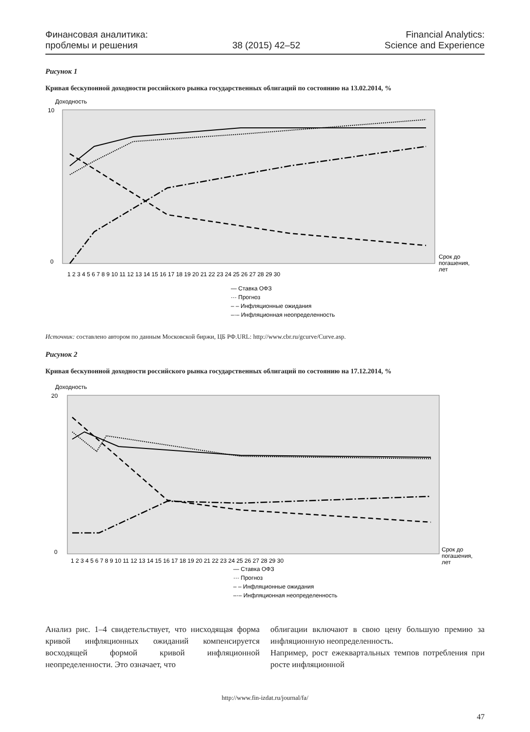Финансовая аналитика:
проблемы и решения
38 (2015) 42–52
Financial Analytics:
Science and Experience
Рисунок 1
Кривая бескупонной доходности российского рынка государственных облигаций по состоянию на 13.02.2014, %
Доходность
10
0
1 2 3 4 5 6 7 8 9 10 11 12 13 14 15 16 17 18 19 20 21 22 23 24 25 26 27 28 29 30
Срок до
погашения,
лет
— Ставка ОФЗ
··· Прогноз
– – Инфляционные ожидания
–·– Инфляционная неопределенность
Источник: составлено автором по данным Московской биржи, ЦБ РФ.URL: http://www.cbr.ru/gcurve/Curve.asp.
Рисунок 2
Кривая бескупонной доходности российского рынка государственных облигаций по состоянию на 17.12.2014, %
Доходность
20
0
1 2 3 4 5 6 7 8 9 10 11 12 13 14 15 16 17 18 19 20 21 22 23 24 25 26 27 28 29 30
Срок до
погашения,
лет
— Ставка ОФЗ
··· Прогноз
– – Инфляционные ожидания
–·– Инфляционная неопределенность
Анализ рис. 1–4 свидетельствует, что нисходящая форма кривой инфляционных ожиданий компенсируется восходящей формой кривой инфляционной неопределенности. Это означает, что
облигации включают в свою цену большую премию за инфляционную неопределенность.
Например, рост ежеквартальных темпов потребления при росте инфляционной
http://www.fin-izdat.ru/journal/fa/
47